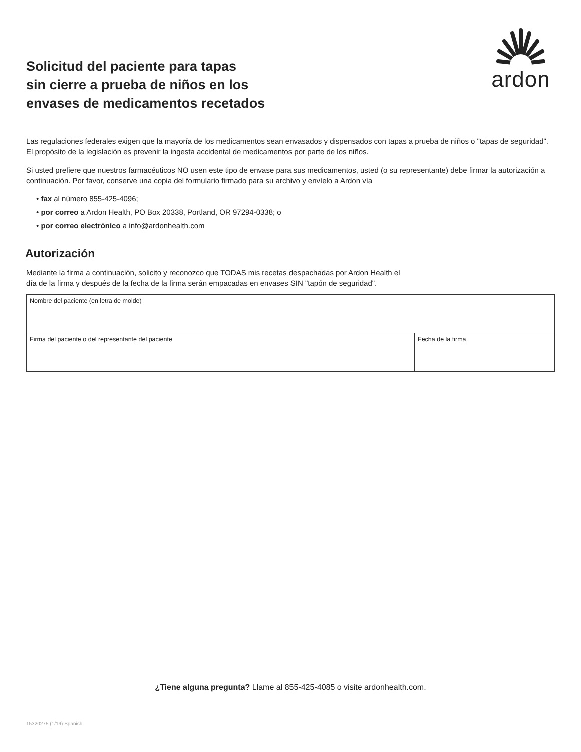Solicitud del paciente para tapas
sin cierre a prueba de niños en los
envases de medicamentos recetados
ardon
Las regulaciones federales exigen que la mayoría de los medicamentos sean envasados y dispensados con tapas a prueba de niños o "tapas de seguridad". El propósito de la legislación es prevenir la ingesta accidental de medicamentos por parte de los niños.
Si usted prefiere que nuestros farmacéuticos NO usen este tipo de envase para sus medicamentos, usted (o su representante) debe firmar la autorización a continuación. Por favor, conserve una copia del formulario firmado para su archivo y envíelo a Ardon vía
• fax al número 855-425-4096;
• por correo a Ardon Health, PO Box 20338, Portland, OR 97294-0338; o
• por correo electrónico a info@ardonhealth.com
Autorización
Mediante la firma a continuación, solicito y reconozco que TODAS mis recetas despachadas por Ardon Health el
día de la firma y después de la fecha de la firma serán empacadas en envases SIN "tapón de seguridad".
| Nombre del paciente (en letra de molde) | |
| Firma del paciente o del representante del paciente | Fecha de la firma |
¿Tiene alguna pregunta? Llame al 855-425-4085 o visite ardonhealth.com.
15320275 (1/19) Spanish